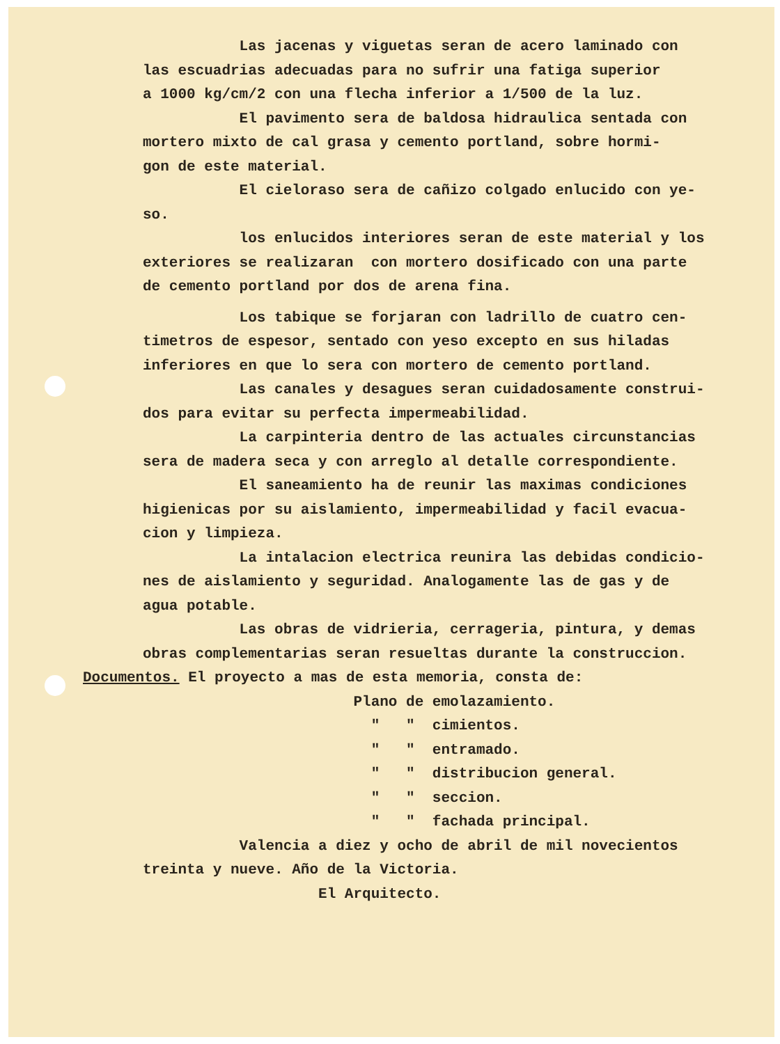Las jacenas y viguetas seran de acero laminado con las escuadrias adecuadas para no sufrir una fatiga superior a 1000 kg/cm/2 con una flecha inferior a 1/500 de la luz. El pavimento sera de baldosa hidraulica sentada con mortero mixto de cal grasa y cemento portland, sobre hormi- gon de este material. El cieloraso sera de cañizo colgado enlucido con ye- so. los enlucidos interiores seran de este material y los exteriores se realizaran con mortero dosificado con una parte de cemento portland por dos de arena fina. Los tabique se forjaran con ladrillo de cuatro cen- timetros de espesor, sentado con yeso excepto en sus hiladas inferiores en que lo sera con mortero de cemento portland. Las canales y desagues seran cuidadosamente construi- dos para evitar su perfecta impermeabilidad. La carpinteria dentro de las actuales circunstancias sera de madera seca y con arreglo al detalle correspondiente. El saneamiento ha de reunir las maximas condiciones higienicas por su aislamiento, impermeabilidad y facil evacua- cion y limpieza. La intalacion electrica reunira las debidas condicio- nes de aislamiento y seguridad. Analogamente las de gas y de agua potable. Las obras de vidrieria, cerrageria, pintura, y demas obras complementarias seran resueltas durante la construccion. Documentos. El proyecto a mas de esta memoria, consta de: Plano de emolazamiento. " " cimientos. " " entramado. " " distribucion general. " " seccion. " " fachada principal. Valencia a diez y ocho de abril de mil novecientos treinta y nueve. Año de la Victoria. El Arquitecto.